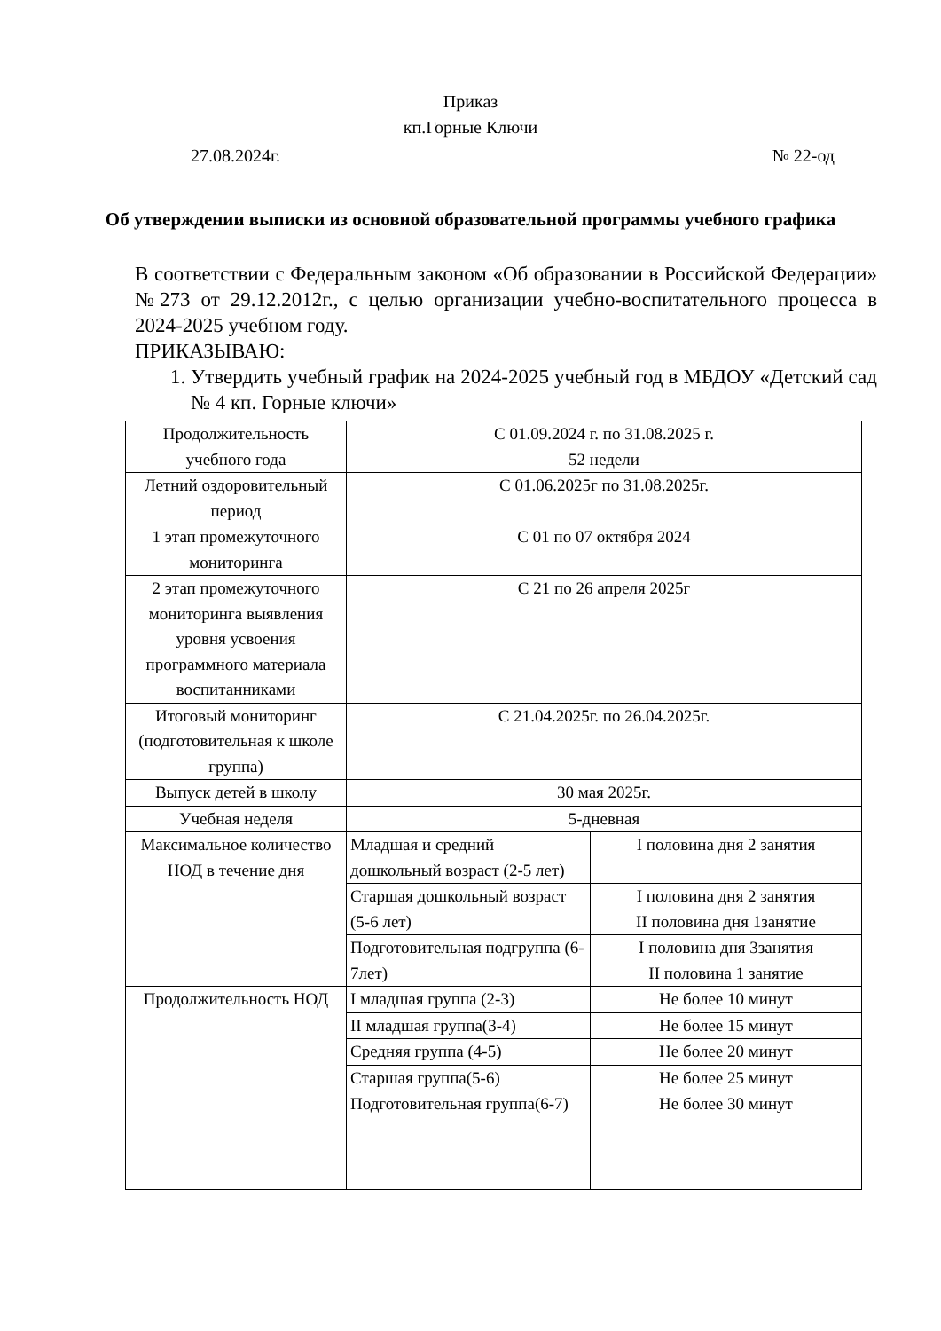Приказ
кп.Горные Ключи
27.08.2024г. № 22-од
Об утверждении выписки из основной образовательной программы учебного графика
В соответствии с Федеральным законом «Об образовании в Российской Федерации» №273 от 29.12.2012г., с целью организации учебно-воспитательного процесса в 2024-2025 учебном году.
ПРИКАЗЫВАЮ:
1. Утвердить учебный график на 2024-2025 учебный год в МБДОУ «Детский сад № 4 кп. Горные ключи»
| Продолжительность учебного года | С 01.09.2024 г. по 31.08.2025 г. 52 недели | |
| Летний оздоровительный период | С 01.06.2025г по 31.08.2025г. | |
| 1 этап промежуточного мониторинга | С 01 по 07 октября 2024 | |
| 2 этап промежуточного мониторинга выявления уровня усвоения программного материала воспитанниками | С 21 по 26 апреля 2025г | |
| Итоговый мониторинг (подготовительная к школе группа) | С 21.04.2025г. по 26.04.2025г. | |
| Выпуск детей в школу | 30 мая 2025г. | |
| Учебная неделя | 5-дневная | |
| Максимальное количество НОД в течение дня | Младшая и средний дошкольный возраст (2-5 лет) | I половина дня 2 занятия |
| | Старшая дошкольный возраст (5-6 лет) | I половина дня 2 занятия II половина дня 1занятие |
| | Подготовительная подгруппа (6-7лет) | I половина дня 3занятия II половина 1 занятие |
| Продолжительность НОД | I младшая группа (2-3) | Не более 10 минут |
| | II младшая группа(3-4) | Не более 15 минут |
| | Средняя группа (4-5) | Не более 20 минут |
| | Старшая группа(5-6) | Не более 25 минут |
| | Подготовительная группа(6-7) | Не более 30 минут |